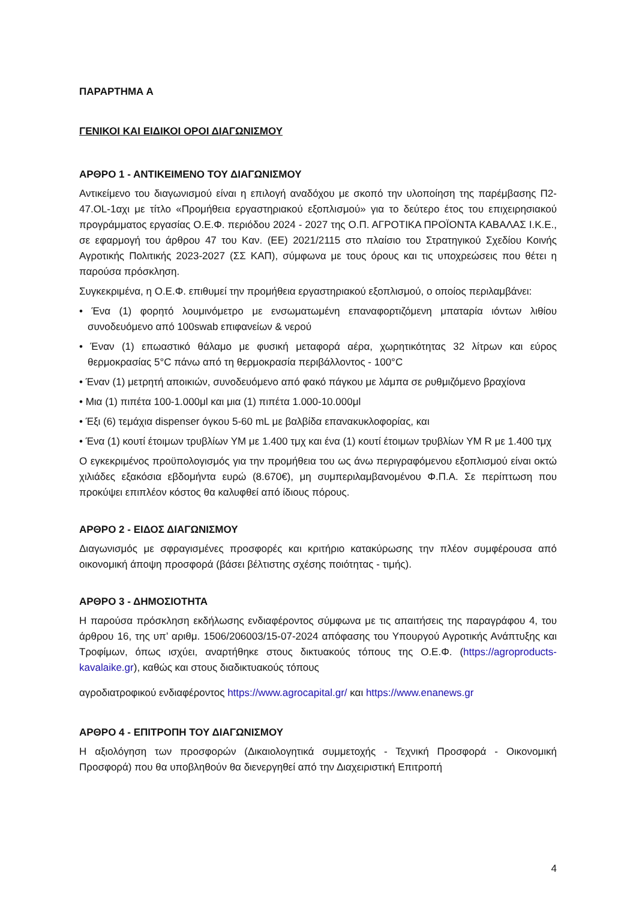ΠΑΡΑΡΤΗΜΑ Α
ΓΕΝΙΚΟΙ ΚΑΙ ΕΙΔΙΚΟΙ ΟΡΟΙ ΔΙΑΓΩΝΙΣΜΟΥ
ΑΡΘΡΟ 1 - ΑΝΤΙΚΕΙΜΕΝΟ ΤΟΥ ΔΙΑΓΩΝΙΣΜΟΥ
Αντικείμενο του διαγωνισμού είναι η επιλογή αναδόχου με σκοπό την υλοποίηση της παρέμβασης Π2-47.OL-1αχι με τίτλο «Προμήθεια εργαστηριακού εξοπλισμού» για το δεύτερο έτος του επιχειρησιακού προγράμματος εργασίας Ο.Ε.Φ. περιόδου 2024 - 2027 της Ο.Π. ΑΓΡΟΤΙΚΑ ΠΡΟΪΟΝΤΑ ΚΑΒΑΛΑΣ Ι.Κ.Ε., σε εφαρμογή του άρθρου 47 του Καν. (ΕΕ) 2021/2115 στο πλαίσιο του Στρατηγικού Σχεδίου Κοινής Αγροτικής Πολιτικής 2023-2027 (ΣΣ ΚΑΠ), σύμφωνα με τους όρους και τις υποχρεώσεις που θέτει η παρούσα πρόσκληση.
Συγκεκριμένα, η Ο.Ε.Φ. επιθυμεί την προμήθεια εργαστηριακού εξοπλισμού, ο οποίος περιλαμβάνει:
• Ένα (1) φορητό λουμινόμετρο με ενσωματωμένη επαναφορτιζόμενη μπαταρία ιόντων λιθίου συνοδευόμενο από 100swab επιφανείων & νερού
• Έναν (1) επωαστικό θάλαμο με φυσική μεταφορά αέρα, χωρητικότητας 32 λίτρων και εύρος θερμοκρασίας 5°C πάνω από τη θερμοκρασία περιβάλλοντος - 100°C
• Έναν (1) μετρητή αποικιών, συνοδευόμενο από φακό πάγκου με λάμπα σε ρυθμιζόμενο βραχίονα
• Μια (1) πιπέτα 100-1.000μl και μια (1) πιπέτα 1.000-10.000μl
• Έξι (6) τεμάχια dispenser όγκου 5-60 mL με βαλβίδα επανακυκλοφορίας, και
• Ένα (1) κουτί έτοιμων τρυβλίων YM με 1.400 τμχ και ένα (1) κουτί έτοιμων τρυβλίων YM R με 1.400 τμχ
Ο εγκεκριμένος προϋπολογισμός για την προμήθεια του ως άνω περιγραφόμενου εξοπλισμού είναι οκτώ χιλιάδες εξακόσια εβδομήντα ευρώ (8.670€), μη συμπεριλαμβανομένου Φ.Π.Α. Σε περίπτωση που προκύψει επιπλέον κόστος θα καλυφθεί από ίδιους πόρους.
ΑΡΘΡΟ 2 - ΕΙΔΟΣ ΔΙΑΓΩΝΙΣΜΟΥ
Διαγωνισμός με σφραγισμένες προσφορές και κριτήριο κατακύρωσης την πλέον συμφέρουσα από οικονομική άποψη προσφορά (βάσει βέλτιστης σχέσης ποιότητας - τιμής).
ΑΡΘΡΟ 3 - ΔΗΜΟΣΙΟΤΗΤΑ
Η παρούσα πρόσκληση εκδήλωσης ενδιαφέροντος σύμφωνα με τις απαιτήσεις της παραγράφου 4, του άρθρου 16, της υπ’ αριθμ. 1506/206003/15-07-2024 απόφασης του Υπουργού Αγροτικής Ανάπτυξης και Τροφίμων, όπως ισχύει, αναρτήθηκε στους δικτυακούς τόπους της Ο.Ε.Φ. (https://agroproducts-kavalaike.gr), καθώς και στους διαδικτυακούς τόπους
αγροδιατροφικού ενδιαφέροντος https://www.agrocapital.gr/ και https://www.enanews.gr
ΑΡΘΡΟ 4 - ΕΠΙΤΡΟΠΗ ΤΟΥ ΔΙΑΓΩΝΙΣΜΟΥ
Η αξιολόγηση των προσφορών (Δικαιολογητικά συμμετοχής - Τεχνική Προσφορά - Οικονομική Προσφορά) που θα υποβληθούν θα διενεργηθεί από την Διαχειριστική Επιτροπή
4